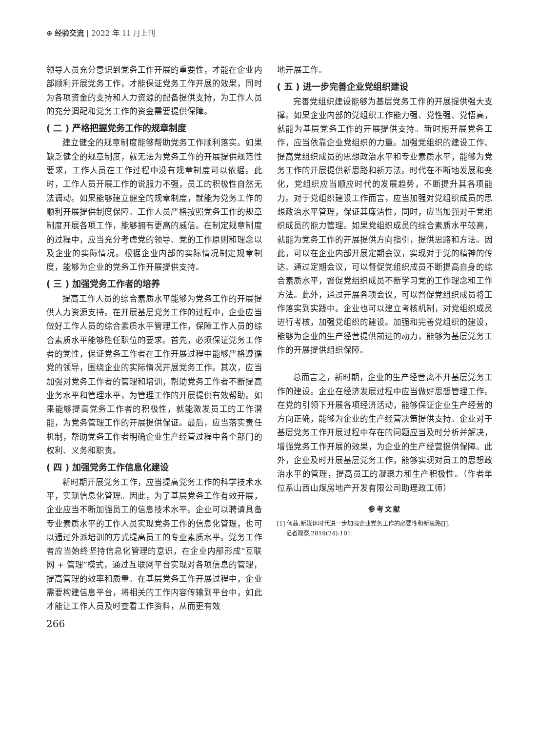⊕ 经验交流 | 2022 年 11 月上刊
领导人员充分意识到党务工作开展的重要性，才能在企业内部顺利开展党务工作，才能保证党务工作开展的效果，同时为各项资金的支持和人力资源的配备提供支持，为工作人员的充分调配和党务工作的资金需要提供保障。
( 二 ) 严格把握党务工作的规章制度
建立健全的规章制度能够帮助党务工作顺利落实。如果缺乏健全的规章制度，就无法为党务工作的开展提供规范性要求，工作人员在工作过程中没有规章制度可以依据。此时，工作人员开展工作的说服力不强，员工的积极性自然无法调动。如果能够建立健全的规章制度，就能为党务工作的顺利开展提供制度保障。工作人员严格按照党务工作的规章制度开展各项工作，能够拥有更高的威信。在制定规章制度的过程中，应当充分考虑党的领导、党的工作原则和理念以及企业的实际情况。根据企业内部的实际情况制定规章制度，能够为企业的党务工作开展提供支持。
( 三 ) 加强党务工作者的培养
提高工作人员的综合素质水平能够为党务工作的开展提供人力资源支持。在开展基层党务工作的过程中，企业应当做好工作人员的综合素质水平管理工作，保障工作人员的综合素质水平能够胜任职位的要求。首先，必须保证党务工作者的党性，保证党务工作者在工作开展过程中能够严格遵循党的领导，围绕企业的实际情况开展党务工作。其次，应当加强对党务工作者的管理和培训，帮助党务工作者不断提高业务水平和管理水平，为管理工作的开展提供有效帮助。如果能够提高党务工作者的积极性，就能激发员工的工作潜能，为党务管理工作的开展提供保证。最后，应当落实责任机制，帮助党务工作者明确企业生产经营过程中各个部门的权利、义务和职责。
( 四 ) 加强党务工作信息化建设
新时期开展党务工作，应当提高党务工作的科学技术水平，实现信息化管理。因此，为了基层党务工作有效开展，企业应当不断加强员工的信息技术水平。企业可以聘请具备专业素质水平的工作人员实现党务工作的信息化管理，也可以通过外派培训的方式提高员工的专业素质水平。党务工作者应当始终坚持信息化管理的意识，在企业内部形成“互联网 + 管理”模式，通过互联网平台实现对各项信息的管理，提高管理的效率和质量。在基层党务工作开展过程中，企业需要构建信息平台，将相关的工作内容传输到平台中，如此才能让工作人员及时查看工作资料，从而更有效
地开展工作。
( 五 ) 进一步完善企业党组织建设
完善党组织建设能够为基层党务工作的开展提供强大支撑。如果企业内部的党组织工作能力强、党性强、党悟高，就能为基层党务工作的开展提供支持。新时期开展党务工作，应当依靠企业党组织的力量。加强党组织的建设工作、提高党组织成员的思想政治水平和专业素质水平，能够为党务工作的开展提供新思路和新方法。时代在不断地发展和变化，党组织应当顺应时代的发展趋势，不断提升其各项能力。对于党组织建设工作而言，应当加强对党组织成员的思想政治水平管理，保证其廉洁性，同时，应当加强对于党组织成员的能力管理。如果党组织成员的综合素质水平较高，就能为党务工作的开展提供方向指引，提供思路和方法。因此，可以在企业内部开展定期会议，实现对于党的精神的传达。通过定期会议，可以督促党组织成员不断提高自身的综合素质水平，督促党组织成员不断学习党的工作理念和工作方法。此外，通过开展各项会议，可以督促党组织成员将工作落实到实践中。企业也可以建立考核机制，对党组织成员进行考核，加强党组织的建设。加强和完善党组织的建设，能够为企业的生产经营提供前进的动力，能够为基层党务工作的开展提供组织保障。
总而言之，新时期，企业的生产经营离不开基层党务工作的建设。企业在经济发展过程中应当做好思想管理工作。在党的引领下开展各项经济活动，能够保证企业生产经营的方向正确，能够为企业的生产经营决策提供支持。企业对于基层党务工作开展过程中存在的问题应当及时分析并解决，增强党务工作开展的效果，为企业的生产经营提供保障。此外，企业及时开展基层党务工作，能够实现对员工的思想政治水平的管理，提高员工的凝聚力和生产积极性。（作者单位系山西山煤房地产开发有限公司助理政工师）
参考文献
[1] 何茜.新媒体时代进一步加强企业党务工作的必要性和新思路[J].
  记者观察,2019(24):101.
266